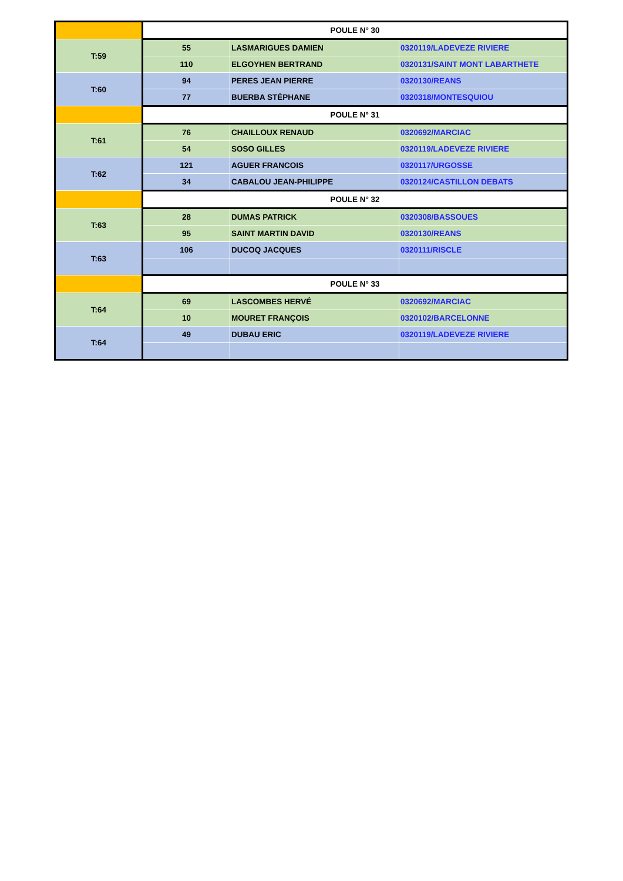| | POULE N° 30 | | |
| T:59 | 55 | LASMARIGUES DAMIEN | 0320119/LADEVEZE RIVIERE |
| | 110 | ELGOYHEN BERTRAND | 0320131/SAINT MONT LABARTHETE |
| T:60 | 94 | PERES JEAN PIERRE | 0320130/REANS |
| | 77 | BUERBA STÉPHANE | 0320318/MONTESQUIOU |
| | POULE N° 31 | | |
| T:61 | 76 | CHAILLOUX RENAUD | 0320692/MARCIAC |
| | 54 | SOSO GILLES | 0320119/LADEVEZE RIVIERE |
| T:62 | 121 | AGUER FRANCOIS | 0320117/URGOSSE |
| | 34 | CABALOU JEAN-PHILIPPE | 0320124/CASTILLON DEBATS |
| | POULE N° 32 | | |
| T:63 | 28 | DUMAS PATRICK | 0320308/BASSOUES |
| | 95 | SAINT MARTIN DAVID | 0320130/REANS |
| T:63 | 106 | DUCOQ JACQUES | 0320111/RISCLE |
| | POULE N° 33 | | |
| T:64 | 69 | LASCOMBES HERVÉ | 0320692/MARCIAC |
| | 10 | MOURET FRANÇOIS | 0320102/BARCELONNE |
| T:64 | 49 | DUBAU ERIC | 0320119/LADEVEZE RIVIERE |